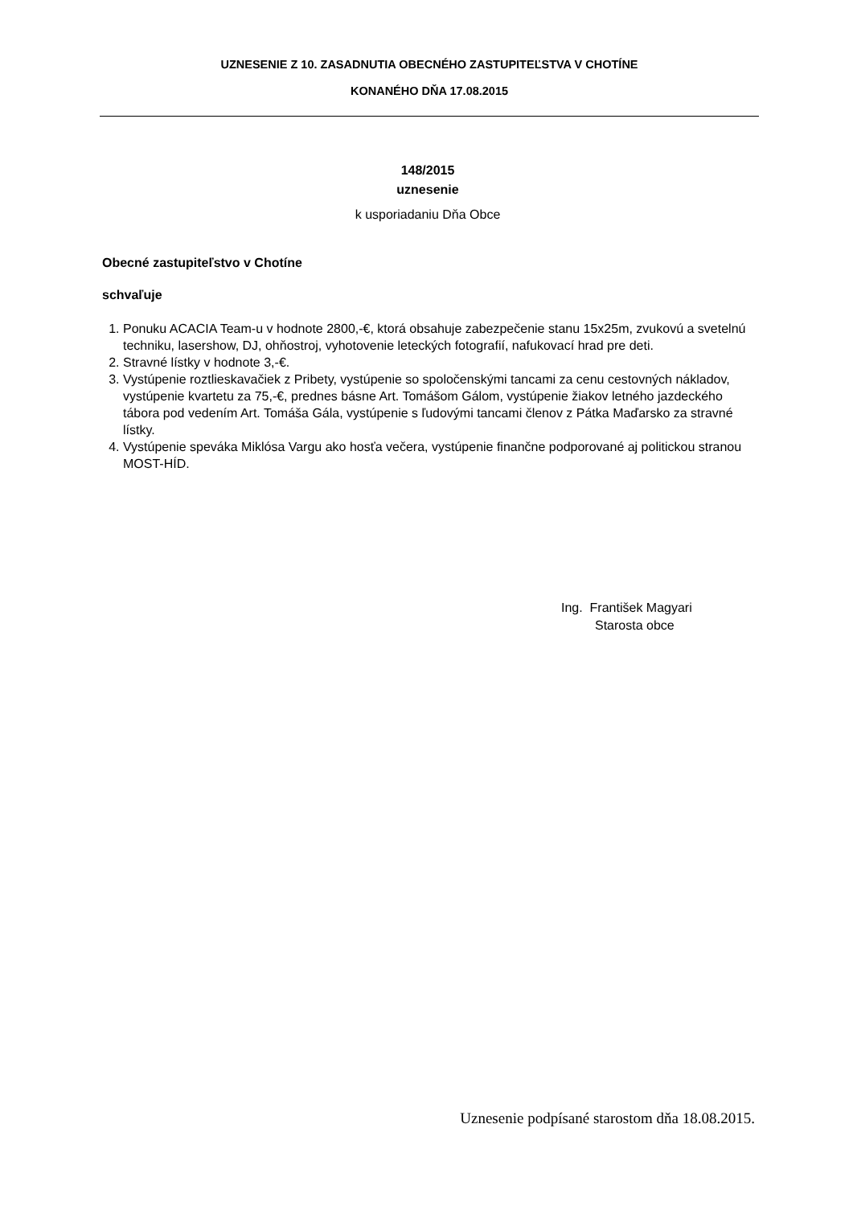UZNESENIE Z 10. ZASADNUTIA OBECNÉHO ZASTUPITEĽSTVA V CHOTÍNE
KONANÉHO DŇA 17.08.2015
148/2015
uznesenie
k usporiadaniu Dňa Obce
Obecné zastupiteľstvo v Chotíne
schvaľuje
1. Ponuku ACACIA Team-u v hodnote 2800,-€, ktorá obsahuje zabezpečenie stanu 15x25m, zvukovú a svetelnú techniku, lasershow, DJ, ohňostroj, vyhotovenie leteckých fotografií, nafukovací hrad pre deti.
2. Stravné lístky v hodnote 3,-€.
3. Vystúpenie roztlieskavačiek z Pribety, vystúpenie so spoločenskými tancami za cenu cestovných nákladov, vystúpenie kvartetu za 75,-€, prednes básne Art. Tomášom Gálom, vystúpenie žiakov letného jazdeckého tábora pod vedením Art. Tomáša Gála, vystúpenie s ľudovými tancami členov z Pátka Maďarsko za stravné lístky.
4. Vystúpenie speváka Miklósa Vargu ako hosťa večera, vystúpenie finančne podporované aj politickou stranou MOST-HÍD.
Ing. František Magyari
Starosta obce
Uznesenie podpísané starostom dňa 18.08.2015.